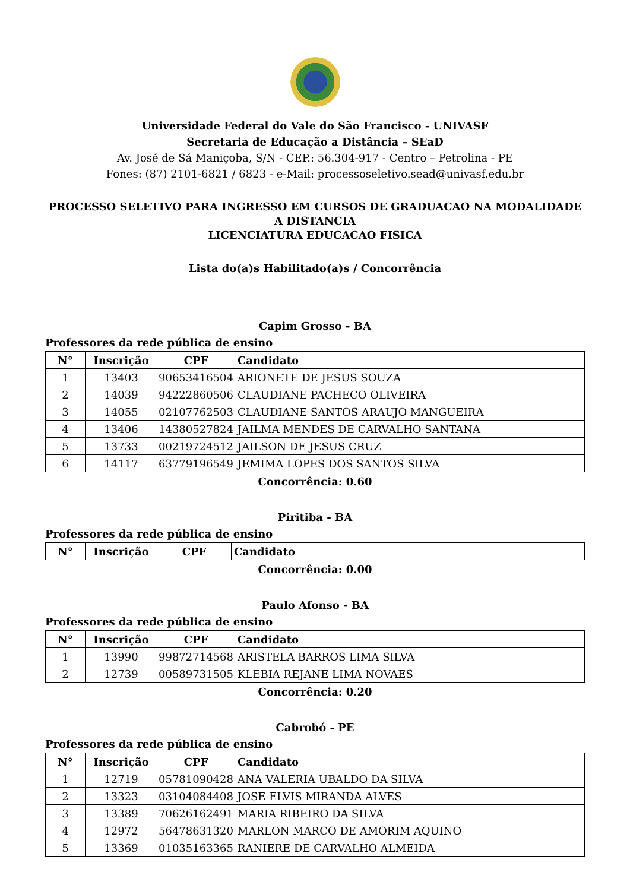Universidade Federal do Vale do São Francisco - UNIVASF
Secretaria de Educação a Distância – SEaD
Av. José de Sá Maniçoba, S/N - CEP.: 56.304-917 - Centro – Petrolina - PE
Fones: (87) 2101-6821 / 6823 - e-Mail: processoseletivo.sead@univasf.edu.br
PROCESSO SELETIVO PARA INGRESSO EM CURSOS DE GRADUACAO NA MODALIDADE A DISTANCIA
LICENCIATURA EDUCACAO FISICA
Lista do(a)s Habilitado(a)s / Concorrência
Capim Grosso - BA
Professores da rede pública de ensino
| N° | Inscrição | CPF | Candidato |
| --- | --- | --- | --- |
| 1 | 13403 | 90653416504 | ARIONETE DE JESUS SOUZA |
| 2 | 14039 | 94222860506 | CLAUDIANE PACHECO OLIVEIRA |
| 3 | 14055 | 02107762503 | CLAUDIANE SANTOS ARAUJO MANGUEIRA |
| 4 | 13406 | 14380527824 | JAILMA MENDES DE CARVALHO SANTANA |
| 5 | 13733 | 00219724512 | JAILSON DE JESUS CRUZ |
| 6 | 14117 | 63779196549 | JEMIMA LOPES DOS SANTOS SILVA |
Concorrência: 0.60
Piritiba - BA
Professores da rede pública de ensino
| N° | Inscrição | CPF | Candidato |
| --- | --- | --- | --- |
Concorrência: 0.00
Paulo Afonso - BA
Professores da rede pública de ensino
| N° | Inscrição | CPF | Candidato |
| --- | --- | --- | --- |
| 1 | 13990 | 99872714568 | ARISTELA BARROS LIMA SILVA |
| 2 | 12739 | 00589731505 | KLEBIA REJANE LIMA NOVAES |
Concorrência: 0.20
Cabrobó - PE
Professores da rede pública de ensino
| N° | Inscrição | CPF | Candidato |
| --- | --- | --- | --- |
| 1 | 12719 | 05781090428 | ANA VALERIA UBALDO DA SILVA |
| 2 | 13323 | 03104084408 | JOSE ELVIS MIRANDA ALVES |
| 3 | 13389 | 70626162491 | MARIA RIBEIRO DA SILVA |
| 4 | 12972 | 56478631320 | MARLON MARCO DE AMORIM AQUINO |
| 5 | 13369 | 01035163365 | RANIERE DE CARVALHO ALMEIDA |